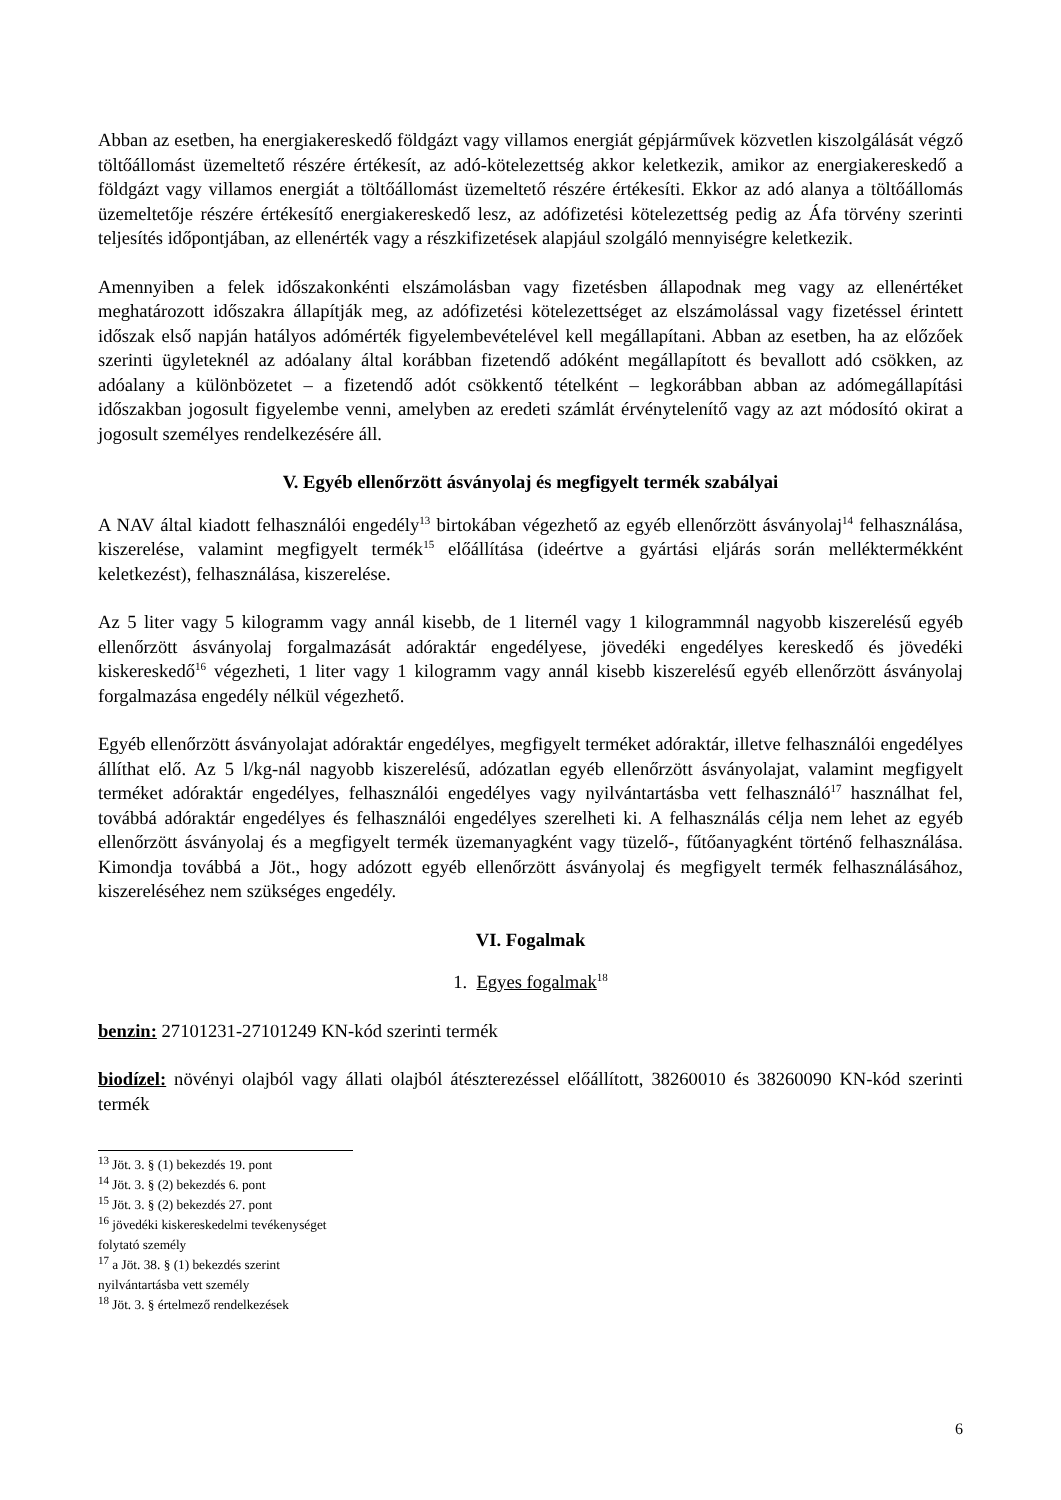Abban az esetben, ha energiakereskedő földgázt vagy villamos energiát gépjárművek közvetlen kiszolgálását végző töltőállomást üzemeltető részére értékesít, az adó-kötelezettség akkor keletkezik, amikor az energiakereskedő a földgázt vagy villamos energiát a töltőállomást üzemeltető részére értékesíti. Ekkor az adó alanya a töltőállomás üzemeltetője részére értékesítő energiakereskedő lesz, az adófizetési kötelezettség pedig az Áfa törvény szerinti teljesítés időpontjában, az ellenérték vagy a részkifizetések alapjául szolgáló mennyiségre keletkezik.
Amennyiben a felek időszakonkénti elszámolásban vagy fizetésben állapodnak meg vagy az ellenértéket meghatározott időszakra állapítják meg, az adófizetési kötelezettséget az elszámolással vagy fizetéssel érintett időszak első napján hatályos adómérték figyelembevételével kell megállapítani. Abban az esetben, ha az előzőek szerinti ügyleteknél az adóalany által korábban fizetendő adóként megállapított és bevallott adó csökken, az adóalany a különbözetet – a fizetendő adót csökkentő tételként – legkorábban abban az adómegállapítási időszakban jogosult figyelembe venni, amelyben az eredeti számlát érvénytelenítő vagy az azt módosító okirat a jogosult személyes rendelkezésére áll.
V. Egyéb ellenőrzött ásványolaj és megfigyelt termék szabályai
A NAV által kiadott felhasználói engedély<sup>13</sup> birtokában végezhető az egyéb ellenőrzött ásványolaj<sup>14</sup> felhasználása, kiszerelése, valamint megfigyelt termék<sup>15</sup> előállítása (ideértve a gyártási eljárás során melléktermékként keletkezést), felhasználása, kiszerelése.
Az 5 liter vagy 5 kilogramm vagy annál kisebb, de 1 liternél vagy 1 kilogrammnál nagyobb kiszerelésű egyéb ellenőrzött ásványolaj forgalmazását adóraktár engedélyese, jövedéki engedélyes kereskedő és jövedéki kiskereskedő<sup>16</sup> végezheti, 1 liter vagy 1 kilogramm vagy annál kisebb kiszerelésű egyéb ellenőrzött ásványolaj forgalmazása engedély nélkül végezhető.
Egyéb ellenőrzött ásványolajat adóraktár engedélyes, megfigyelt terméket adóraktár, illetve felhasználói engedélyes állíthat elő. Az 5 l/kg-nál nagyobb kiszerelésű, adózatlan egyéb ellenőrzött ásványolajat, valamint megfigyelt terméket adóraktár engedélyes, felhasználói engedélyes vagy nyilvántartásba vett felhasználó<sup>17</sup> használhat fel, továbbá adóraktár engedélyes és felhasználói engedélyes szerelheti ki. A felhasználás célja nem lehet az egyéb ellenőrzött ásványolaj és a megfigyelt termék üzemanyagként vagy tüzelő-, fűtőanyagként történő felhasználása. Kimondja továbbá a Jöt., hogy adózott egyéb ellenőrzött ásványolaj és megfigyelt termék felhasználásához, kiszereléséhez nem szükséges engedély.
VI. Fogalmak
1. Egyes fogalmak<sup>18</sup>
benzin: 27101231-27101249 KN-kód szerinti termék
biodízel: növényi olajból vagy állati olajból átészterezéssel előállított, 38260010 és 38260090 KN-kód szerinti termék
<sup>13</sup> Jöt. 3. § (1) bekezdés 19. pont
<sup>14</sup> Jöt. 3. § (2) bekezdés 6. pont
<sup>15</sup> Jöt. 3. § (2) bekezdés 27. pont
<sup>16</sup> jövedéki kiskereskedelmi tevékenységet folytató személy
<sup>17</sup> a Jöt. 38. § (1) bekezdés szerint nyilvántartásba vett személy
<sup>18</sup> Jöt. 3. § értelmező rendelkezések
6